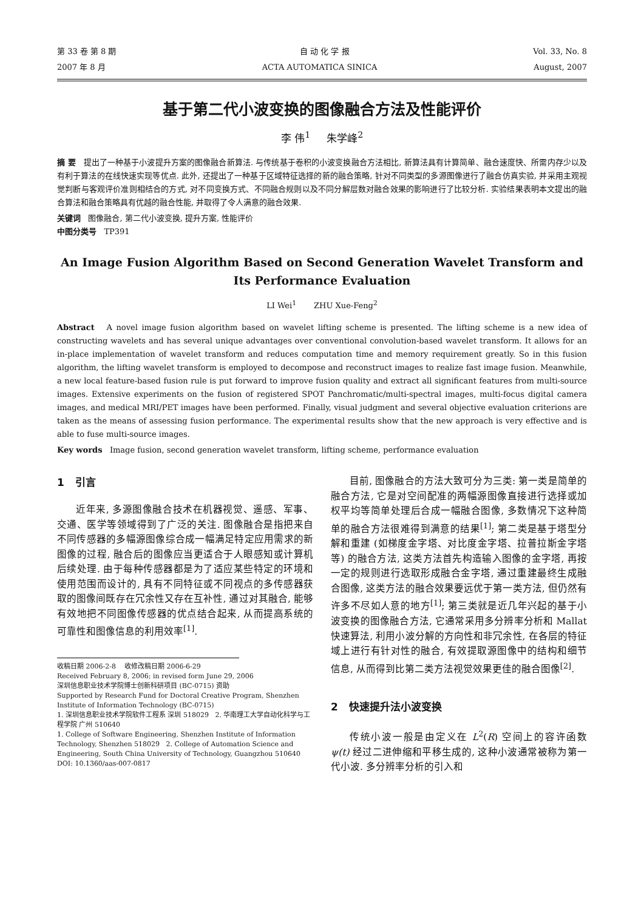第 33 卷 第 8 期 自 动 化 学 报 Vol. 33, No. 8
2007 年 8 月 ACTA AUTOMATICA SINICA August, 2007
基于第二代小波变换的图像融合方法及性能评价
李 伟<sup>1</sup> 朱学峰<sup>2</sup>
摘 要 提出了一种基于小波提升方案的图像融合新算法. 与传统基于卷积的小波变换融合方法相比, 新算法具有计算简单、融合速度快、所需内存少以及有利于算法的在线快速实现等优点. 此外, 还提出了一种基于区域特征选择的新的融合策略, 针对不同类型的多源图像进行了融合仿真实验, 并采用主观视觉判断与客观评价准则相结合的方式, 对不同变换方式、不同融合规则以及不同分解层数对融合效果的影响进行了比较分析. 实验结果表明本文提出的融合算法和融合策略具有优越的融合性能, 并取得了令人满意的融合效果.
关键词 图像融合, 第二代小波变换, 提升方案, 性能评价
中图分类号 TP391
An Image Fusion Algorithm Based on Second Generation Wavelet Transform and Its Performance Evaluation
LI Wei<sup>1</sup> ZHU Xue-Feng<sup>2</sup>
Abstract A novel image fusion algorithm based on wavelet lifting scheme is presented. The lifting scheme is a new idea of constructing wavelets and has several unique advantages over conventional convolution-based wavelet transform. It allows for an in-place implementation of wavelet transform and reduces computation time and memory requirement greatly. So in this fusion algorithm, the lifting wavelet transform is employed to decompose and reconstruct images to realize fast image fusion. Meanwhile, a new local feature-based fusion rule is put forward to improve fusion quality and extract all significant features from multi-source images. Extensive experiments on the fusion of registered SPOT Panchromatic/multi-spectral images, multi-focus digital camera images, and medical MRI/PET images have been performed. Finally, visual judgment and several objective evaluation criterions are taken as the means of assessing fusion performance. The experimental results show that the new approach is very effective and is able to fuse multi-source images.
Key words Image fusion, second generation wavelet transform, lifting scheme, performance evaluation
1 引言
近年来, 多源图像融合技术在机器视觉、遥感、军事、交通、医学等领域得到了广泛的关注. 图像融合是指把来自不同传感器的多幅源图像综合成一幅满足特定应用需求的新图像的过程, 融合后的图像应当更适合于人眼感知或计算机后续处理. 由于每种传感器都是为了适应某些特定的环境和使用范围而设计的, 具有不同特征或不同视点的多传感器获取的图像间既存在冗余性又存在互补性, 通过对其融合, 能够有效地把不同图像传感器的优点结合起来, 从而提高系统的可靠性和图像信息的利用效率<sup>[1]</sup>.
收稿日期 2006-2-8 收修改稿日期 2006-6-29
Received February 8, 2006; in revised form June 29, 2006
深圳信息职业技术学院博士创新科研项目 (BC-0715) 资助
Supported by Research Fund for Doctoral Creative Program, Shenzhen Institute of Information Technology (BC-0715)
1. 深圳信息职业技术学院软件工程系 深圳 518029 2. 华南理工大学自动化科学与工程学院 广州 510640
1. College of Software Engineering, Shenzhen Institute of Information Technology, Shenzhen 518029 2. College of Automation Science and Engineering, South China University of Technology, Guangzhou 510640
DOI: 10.1360/aas-007-0817
目前, 图像融合的方法大致可分为三类: 第一类是简单的融合方法, 它是对空间配准的两幅源图像直接进行选择或加权平均等简单处理后合成一幅融合图像, 多数情况下这种简单的融合方法很难得到满意的结果<sup>[1]</sup>; 第二类是基于塔型分解和重建 (如梯度金字塔、对比度金字塔、拉普拉斯金字塔等) 的融合方法, 这类方法首先构造输入图像的金字塔, 再按一定的规则进行选取形成融合金字塔, 通过重建最终生成融合图像, 这类方法的融合效果要远优于第一类方法, 但仍然有许多不尽如人意的地方<sup>[1]</sup>; 第三类就是近几年兴起的基于小波变换的图像融合方法, 它通常采用多分辨率分析和 Mallat 快速算法, 利用小波分解的方向性和非冗余性, 在各层的特征域上进行有针对性的融合, 有效提取源图像中的结构和细节信息, 从而得到比第二类方法视觉效果更佳的融合图像<sup>[2]</sup>.
2 快速提升法小波变换
传统小波一般是由定义在 L<sup>2</sup>(R) 空间上的容许函数 ψ(t) 经过二进伸缩和平移生成的, 这种小波通常被称为第一代小波. 多分辨率分析的引入和